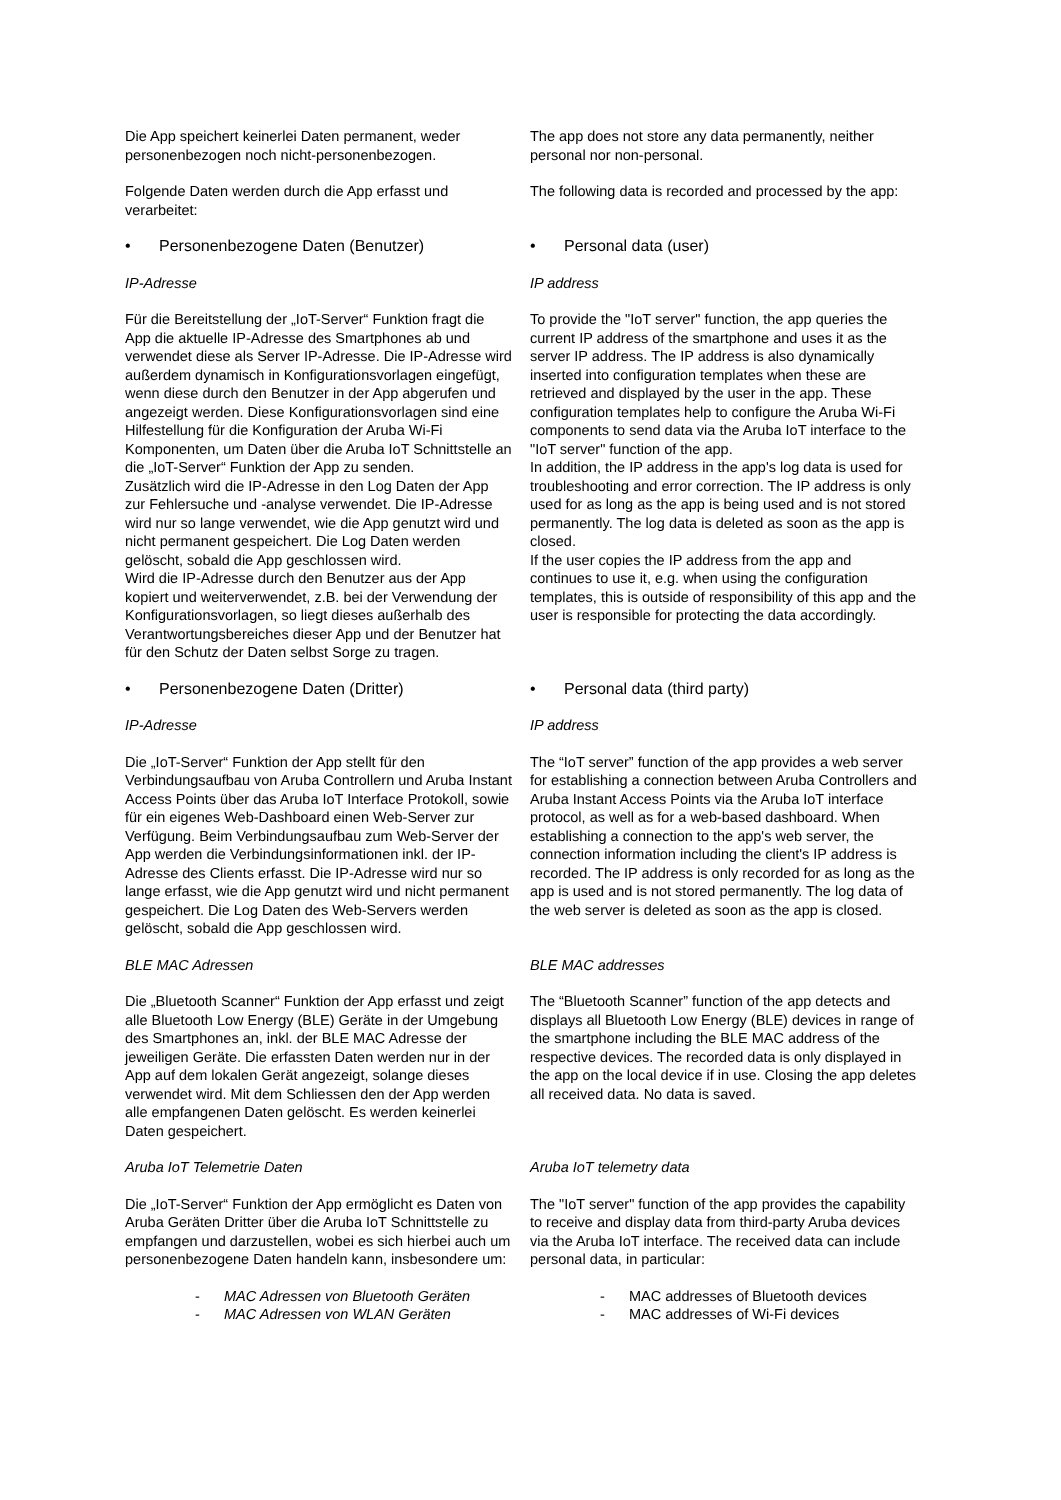| Die App speichert keinerlei Daten permanent, weder personenbezogen noch nicht-personenbezogen. | The app does not store any data permanently, neither personal nor non-personal. |
| Folgende Daten werden durch die App erfasst und verarbeitet: | The following data is recorded and processed by the app: |
| • Personenbezogene Daten (Benutzer) | • Personal data (user) |
| IP-Adresse | IP address |
| Für die Bereitstellung der „IoT-Server“ Funktion fragt die App die aktuelle IP-Adresse des Smartphones ab und verwendet diese als Server IP-Adresse. Die IP-Adresse wird außerdem dynamisch in Konfigurationsvorlagen eingefügt, wenn diese durch den Benutzer in der App abgerufen und angezeigt werden. Diese Konfigurationsvorlagen sind eine Hilfestellung für die Konfiguration der Aruba Wi-Fi Komponenten, um Daten über die Aruba IoT Schnittstelle an die „IoT-Server“ Funktion der App zu senden. Zusätzlich wird die IP-Adresse in den Log Daten der App zur Fehlersuche und -analyse verwendet. Die IP-Adresse wird nur so lange verwendet, wie die App genutzt wird und nicht permanent gespeichert. Die Log Daten werden gelöscht, sobald die App geschlossen wird. Wird die IP-Adresse durch den Benutzer aus der App kopiert und weiterverwendet, z.B. bei der Verwendung der Konfigurationsvorlagen, so liegt dieses außerhalb des Verantwortungsbereiches dieser App und der Benutzer hat für den Schutz der Daten selbst Sorge zu tragen. | To provide the "IoT server" function, the app queries the current IP address of the smartphone and uses it as the server IP address. The IP address is also dynamically inserted into configuration templates when these are retrieved and displayed by the user in the app. These configuration templates help to configure the Aruba Wi-Fi components to send data via the Aruba IoT interface to the "IoT server" function of the app. In addition, the IP address in the app's log data is used for troubleshooting and error correction. The IP address is only used for as long as the app is being used and is not stored permanently. The log data is deleted as soon as the app is closed. If the user copies the IP address from the app and continues to use it, e.g. when using the configuration templates, this is outside of responsibility of this app and the user is responsible for protecting the data accordingly. |
| • Personenbezogene Daten (Dritter) | • Personal data (third party) |
| IP-Adresse | IP address |
| Die „IoT-Server“ Funktion der App stellt für den Verbindungsaufbau von Aruba Controllern und Aruba Instant Access Points über das Aruba IoT Interface Protokoll, sowie für ein eigenes Web-Dashboard einen Web-Server zur Verfügung. Beim Verbindungsaufbau zum Web-Server der App werden die Verbindungsinformationen inkl. der IP-Adresse des Clients erfasst. Die IP-Adresse wird nur so lange erfasst, wie die App genutzt wird und nicht permanent gespeichert. Die Log Daten des Web-Servers werden gelöscht, sobald die App geschlossen wird. | The “IoT server” function of the app provides a web server for establishing a connection between Aruba Controllers and Aruba Instant Access Points via the Aruba IoT interface protocol, as well as for a web-based dashboard. When establishing a connection to the app's web server, the connection information including the client's IP address is recorded. The IP address is only recorded for as long as the app is used and is not stored permanently. The log data of the web server is deleted as soon as the app is closed. |
| BLE MAC Adressen | BLE MAC addresses |
| Die „Bluetooth Scanner“ Funktion der App erfasst und zeigt alle Bluetooth Low Energy (BLE) Geräte in der Umgebung des Smartphones an, inkl. der BLE MAC Adresse der jeweiligen Geräte. Die erfassten Daten werden nur in der App auf dem lokalen Gerät angezeigt, solange dieses verwendet wird. Mit dem Schliessen den der App werden alle empfangenen Daten gelöscht. Es werden keinerlei Daten gespeichert. | The “Bluetooth Scanner” function of the app detects and displays all Bluetooth Low Energy (BLE) devices in range of the smartphone including the BLE MAC address of the respective devices. The recorded data is only displayed in the app on the local device if in use. Closing the app deletes all received data. No data is saved. |
| Aruba IoT Telemetrie Daten | Aruba IoT telemetry data |
| Die „IoT-Server“ Funktion der App ermöglicht es Daten von Aruba Geräten Dritter über die Aruba IoT Schnittstelle zu empfangen und darzustellen, wobei es sich hierbei auch um personenbezogene Daten handeln kann, insbesondere um: | The "IoT server" function of the app provides the capability to receive and display data from third-party Aruba devices via the Aruba IoT interface. The received data can include personal data, in particular: |
| - MAC Adressen von Bluetooth Geräten - MAC Adressen von WLAN Geräten | - MAC addresses of Bluetooth devices - MAC addresses of Wi-Fi devices |